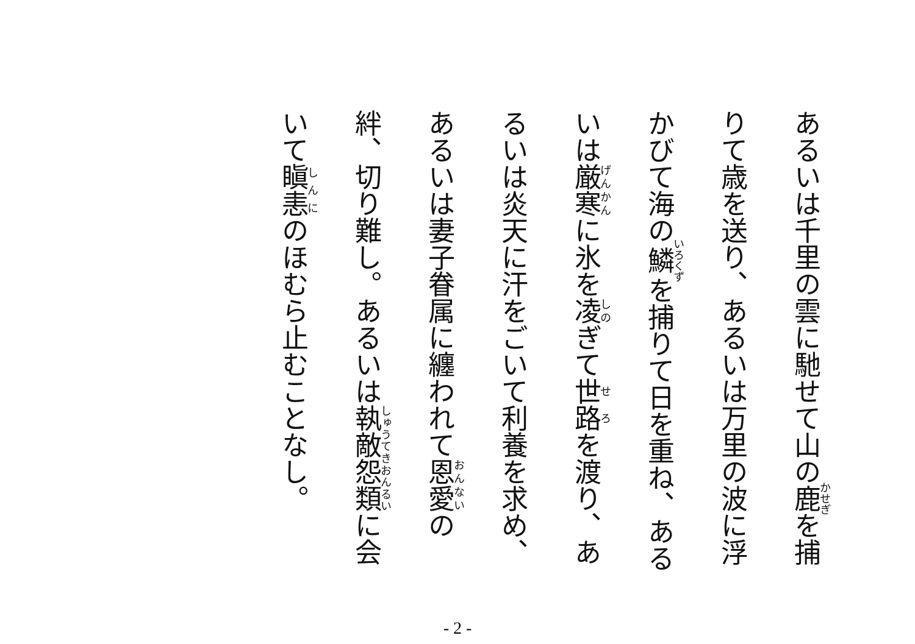あるいは千里の雲に馳せて山の鹿を捕りて歳を送り、あるいは万里の波に浮かびて海の鱗を捕りて日を重ね、あるいは厳寒に氷を凌ぎて世路を渡り、あるいは炎天に汗をごいて利養を求め、あるいは妻子眷属に纏われて恩愛の絆、切り難し。あるいは執敵怨類に会いて瞋恚のほむら止むことなし。
- 2 -